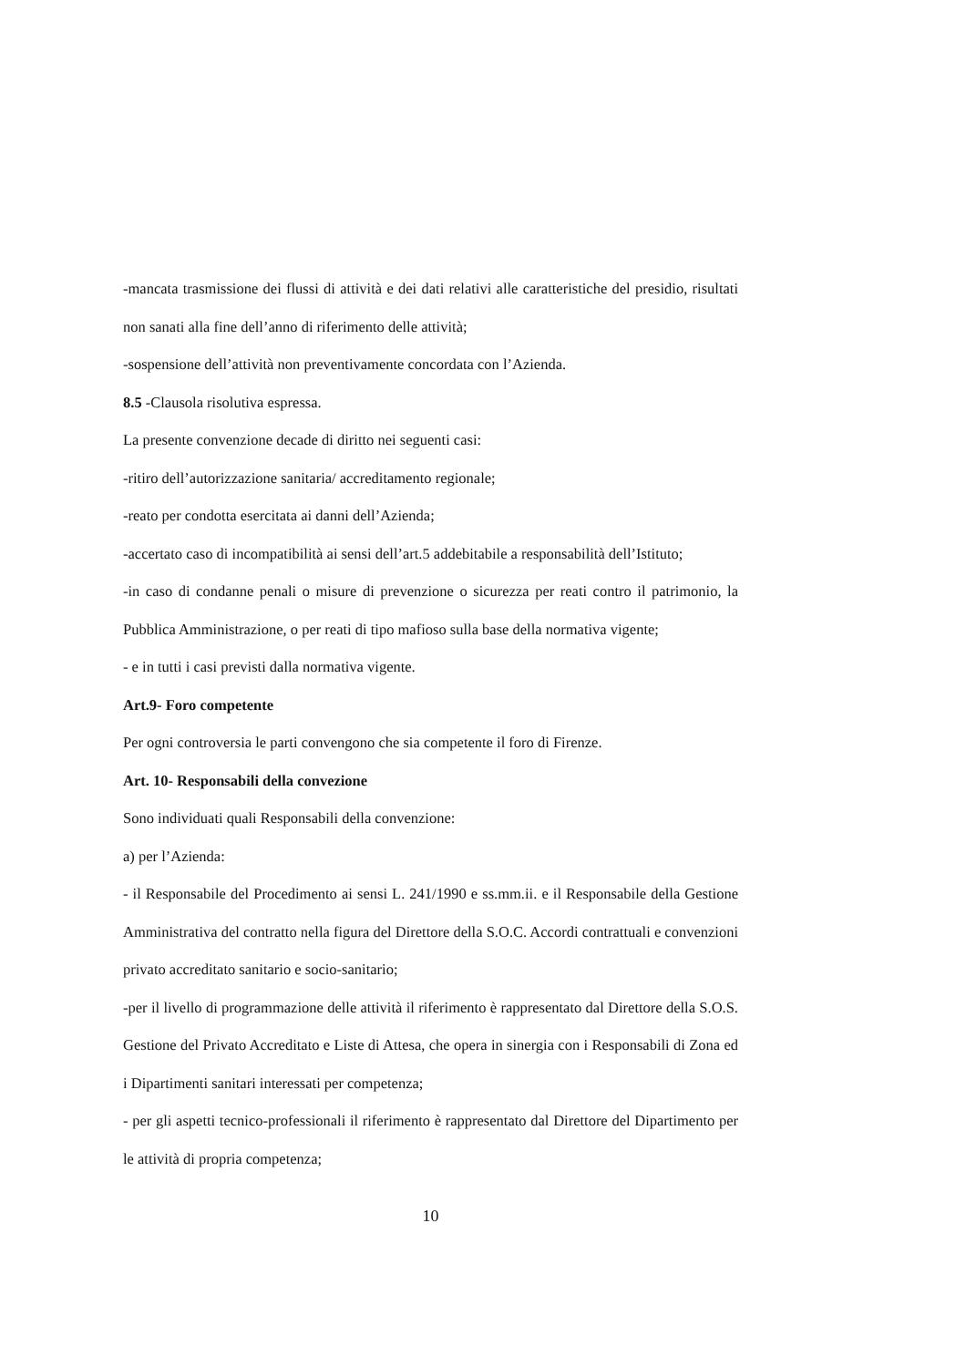-mancata trasmissione dei flussi di attività e dei dati relativi alle caratteristiche del presidio, risultati non sanati alla fine dell’anno di riferimento delle attività;
-sospensione dell’attività non preventivamente concordata con l’Azienda.
8.5 -Clausola risolutiva espressa.
La presente convenzione decade di diritto nei seguenti casi:
-ritiro dell’autorizzazione sanitaria/ accreditamento regionale;
-reato per condotta esercitata ai danni dell’Azienda;
-accertato caso di incompatibilità ai sensi dell’art.5 addebitabile a responsabilità dell’Istituto;
-in caso di condanne penali o misure di prevenzione o sicurezza per reati contro il patrimonio, la Pubblica Amministrazione, o per reati di tipo mafioso sulla base della normativa vigente;
- e in tutti i casi previsti dalla normativa vigente.
Art.9- Foro competente
Per ogni controversia le parti convengono che sia competente il foro di Firenze.
Art. 10- Responsabili della convezione
Sono individuati quali Responsabili della convenzione:
a) per l’Azienda:
- il Responsabile del Procedimento ai sensi L. 241/1990 e ss.mm.ii. e il Responsabile della Gestione Amministrativa del contratto nella figura del Direttore della S.O.C. Accordi contrattuali e convenzioni privato accreditato sanitario e socio-sanitario;
-per il livello di programmazione delle attività il riferimento è rappresentato dal Direttore della S.O.S. Gestione del Privato Accreditato e Liste di Attesa, che opera in sinergia con i Responsabili di Zona ed i Dipartimenti sanitari interessati per competenza;
- per gli aspetti tecnico-professionali il riferimento è rappresentato dal Direttore del Dipartimento per le attività di propria competenza;
10